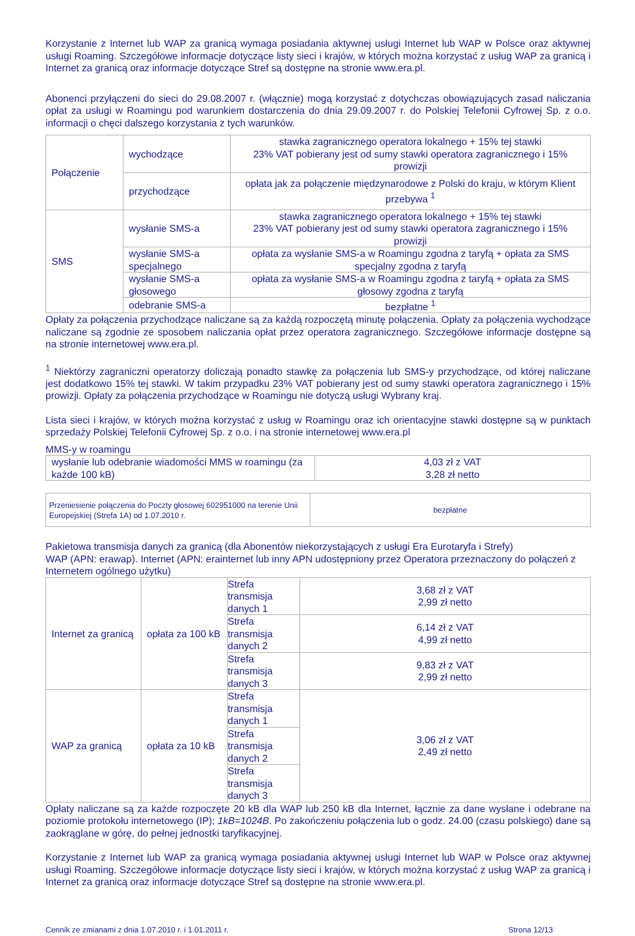Korzystanie z Internet lub WAP za granicą wymaga posiadania aktywnej usługi Internet lub WAP w Polsce oraz aktywnej usługi Roaming. Szczegółowe informacje dotyczące listy sieci i krajów, w których można korzystać z usług WAP za granicą i Internet za granicą oraz informacje dotyczące Stref są dostępne na stronie www.era.pl.
Abonenci przyłączeni do sieci do 29.08.2007 r. (włącznie) mogą korzystać z dotychczas obowiązujących zasad naliczania opłat za usługi w Roamingu pod warunkiem dostarczenia do dnia 29.09.2007 r. do Polskiej Telefonii Cyfrowej Sp. z o.o. informacji o chęci dalszego korzystania z tych warunków.
| Połączenie | wychodzące | stawka zagranicznego operatora lokalnego + 15% tej stawki 23% VAT pobierany jest od sumy stawki operatora zagranicznego i 15% prowizji |
| | przychodzące | opłata jak za połączenie międzynarodowe z Polski do kraju, w którym Klient przebywa <sup>1</sup> |
| SMS | wysłanie SMS-a | stawka zagranicznego operatora lokalnego + 15% tej stawki 23% VAT pobierany jest od sumy stawki operatora zagranicznego i 15% prowizji |
| | wysłanie SMS-a specjalnego | opłata za wysłanie SMS-a w Roamingu zgodna z taryfą + opłata za SMS specjalny zgodna z taryfą |
| | wysłanie SMS-a głosowego | opłata za wysłanie SMS-a w Roamingu zgodna z taryfą + opłata za SMS głosowy zgodna z taryfą |
| | odebranie SMS-a | bezpłatne <sup>1</sup> |
Opłaty za połączenia przychodzące naliczane są za każdą rozpoczętą minutę połączenia. Opłaty za połączenia wychodzące naliczane są zgodnie ze sposobem naliczania opłat przez operatora zagranicznego. Szczegółowe informacje dostępne są na stronie internetowej www.era.pl.
<sup>1</sup> Niektórzy zagraniczni operatorzy doliczają ponadto stawkę za połączenia lub SMS-y przychodzące, od której naliczane jest dodatkowo 15% tej stawki. W takim przypadku 23% VAT pobierany jest od sumy stawki operatora zagranicznego i 15% prowizji. Opłaty za połączenia przychodzące w Roamingu nie dotyczą usługi Wybrany kraj.
Lista sieci i krajów, w których można korzystać z usług w Roamingu oraz ich orientacyjne stawki dostępne są w punktach sprzedaży Polskiej Telefonii Cyfrowej Sp. z o.o. i na stronie internetowej www.era.pl
MMS-y w roamingu
| wysłanie lub odebranie wiadomości MMS w roamingu (za każde 100 kB) | 4,03 zł z VAT 3,28 zł netto |
| Przeniesienie połączenia do Poczty głosowej 602951000 na terenie Unii Europejskiej (Strefa 1A) od 1.07.2010 r. | bezpłatne |
Pakietowa transmisja danych za granicą (dla Abonentów niekorzystających z usługi Era Eurotaryfa i Strefy)
WAP (APN: erawap). Internet (APN: erainternet lub inny APN udostępniony przez Operatora przeznaczony do połączeń z Internetem ogólnego użytku)
| Internet za granicą | opłata za 100 kB | Strefa transmisja danych 1 | 3,68 zł z VAT 2,99 zł netto |
| | | Strefa transmisja danych 2 | 6,14 zł z VAT 4,99 zł netto |
| | | Strefa transmisja danych 3 | 9,83 zł z VAT 2,99 zł netto |
| WAP za granicą | opłata za 10 kB | Strefa transmisja danych 1 | 3,06 zł z VAT 2,49 zł netto |
| | | Strefa transmisja danych 2 | |
| | | Strefa transmisja danych 3 | |
Opłaty naliczane są za każde rozpoczęte 20 kB dla WAP lub 250 kB dla Internet, łącznie za dane wysłane i odebrane na poziomie protokołu internetowego (IP); 1kB=1024B. Po zakończeniu połączenia lub o godz. 24.00 (czasu polskiego) dane są zaokrąglane w górę, do pełnej jednostki taryfikacyjnej.
Korzystanie z Internet lub WAP za granicą wymaga posiadania aktywnej usługi Internet lub WAP w Polsce oraz aktywnej usługi Roaming. Szczegółowe informacje dotyczące listy sieci i krajów, w których można korzystać z usług WAP za granicą i Internet za granicą oraz informacje dotyczące Stref są dostępne na stronie www.era.pl.
Cennik ze zmianami z dnia 1.07.2010 r. i 1.01.2011 r. Strona 12/13